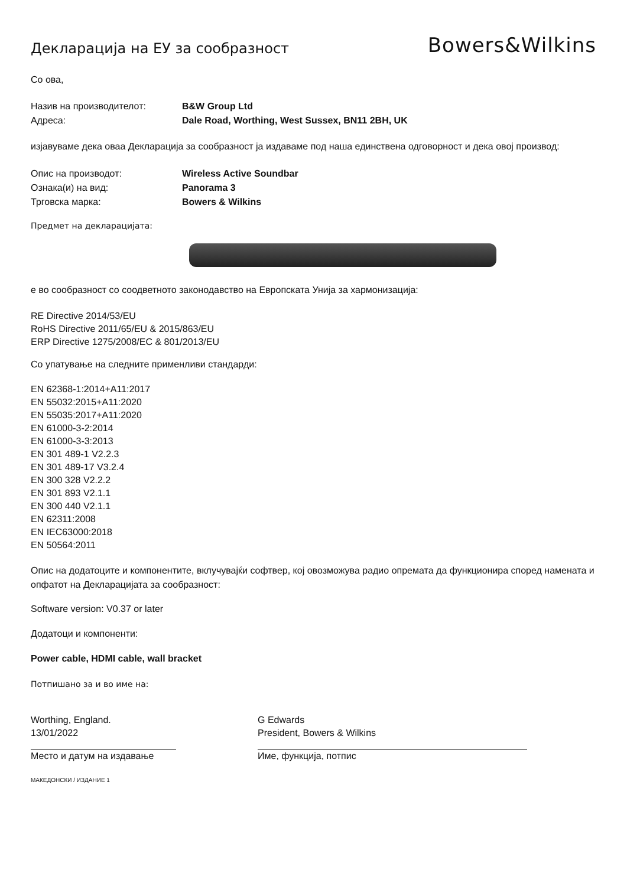Декларација на ЕУ за сообразност
Bowers&Wilkins
Со ова,
Назив на производителот: B&W Group Ltd
Адреса: Dale Road, Worthing, West Sussex, BN11 2BH, UK
изјавуваме дека оваа Декларација за сообразност ја издаваме под наша единствена одговорност и дека овој производ:
Опис на производот: Wireless Active Soundbar
Ознака(и) на вид: Panorama 3
Трговска марка: Bowers & Wilkins
Предмет на декларацијата:
е во сообразност со соодветното законодавство на Европската Унија за хармонизација:
RE Directive 2014/53/EU
RoHS Directive 2011/65/EU & 2015/863/EU
ERP Directive 1275/2008/EC & 801/2013/EU
Со упатување на следните применливи стандарди:
EN 62368-1:2014+A11:2017
EN 55032:2015+A11:2020
EN 55035:2017+A11:2020
EN 61000-3-2:2014
EN 61000-3-3:2013
EN 301 489-1 V2.2.3
EN 301 489-17 V3.2.4
EN 300 328 V2.2.2
EN 301 893 V2.1.1
EN 300 440 V2.1.1
EN 62311:2008
EN IEC63000:2018
EN 50564:2011
Опис на додатоците и компонентите, вклучувајќи софтвер, кој овозможува радио опремата да функционира според намената и опфатот на Декларацијата за сообразност:
Software version: V0.37 or later
Додатоци и компоненти:
Power cable, HDMI cable, wall bracket
Потпишано за и во име на:
Worthing, England.
13/01/2022
Место и датум на издавање
G Edwards
President, Bowers & Wilkins
Име, функција, потпис
МАКЕДОНСКИ / ИЗДАНИЕ 1